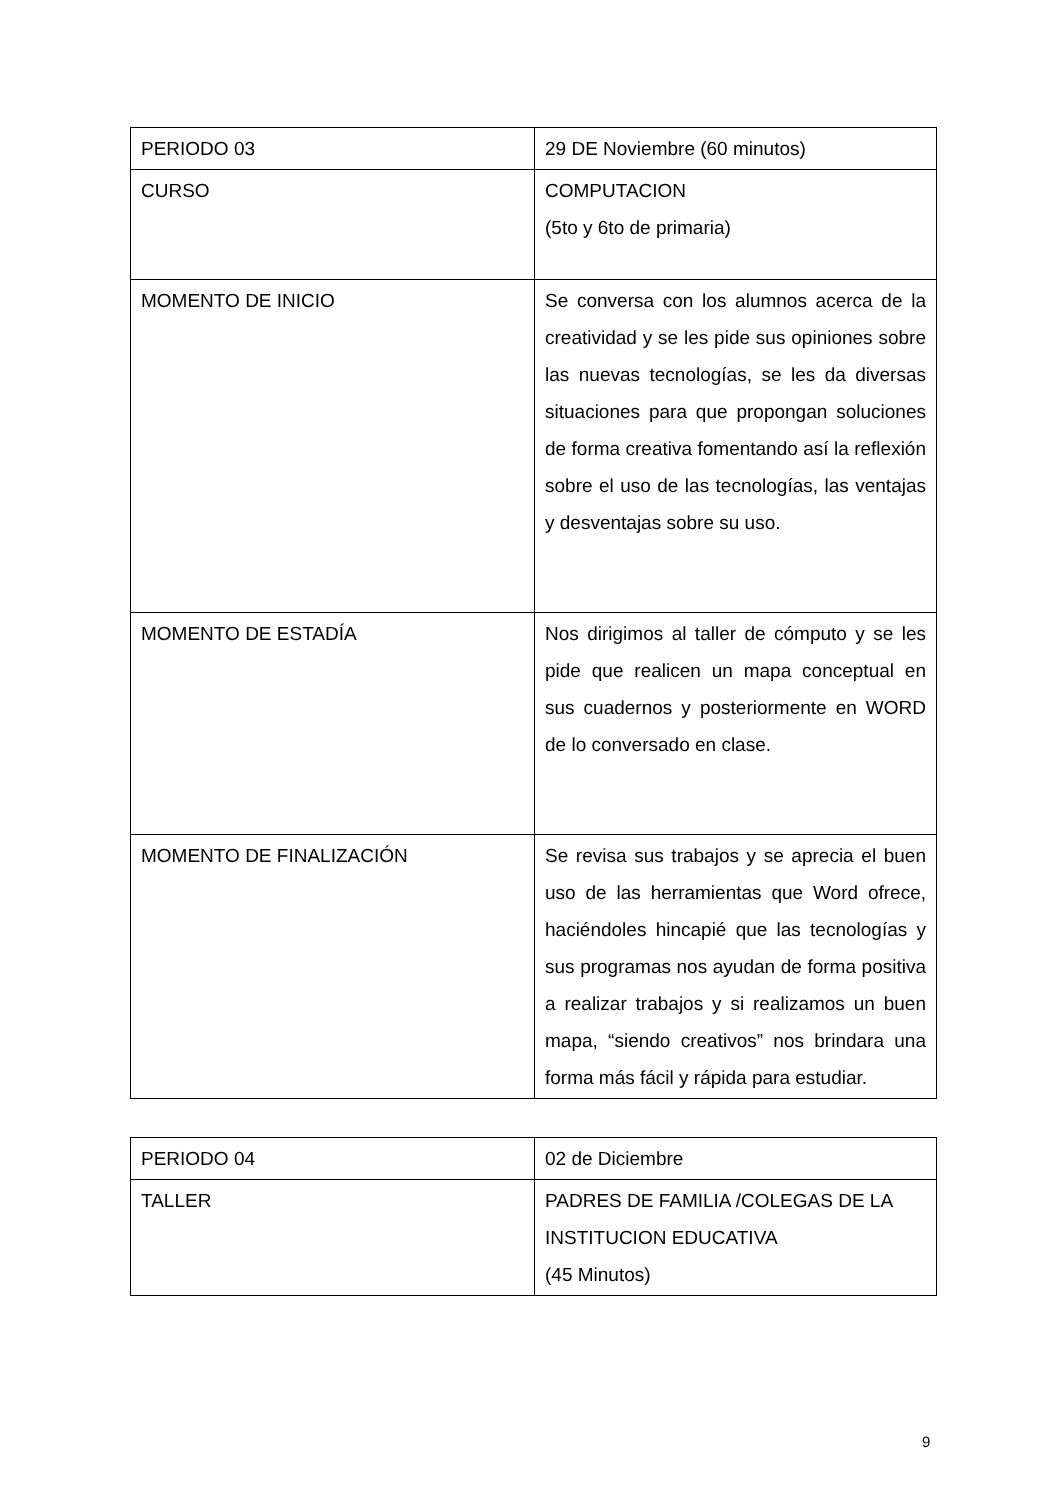| PERIODO 03 | 29 DE Noviembre (60 minutos) |
| CURSO | COMPUTACION (5to y 6to de primaria) |
| MOMENTO DE INICIO | Se conversa con los alumnos acerca de la creatividad y se les pide sus opiniones sobre las nuevas tecnologías, se les da diversas situaciones para que propongan soluciones de forma creativa fomentando así la reflexión sobre el uso de las tecnologías, las ventajas y desventajas sobre su uso. |
| MOMENTO DE ESTADÍA | Nos dirigimos al taller de cómputo y se les pide que realicen un mapa conceptual en sus cuadernos y posteriormente en WORD de lo conversado en clase. |
| MOMENTO DE FINALIZACIÓN | Se revisa sus trabajos y se aprecia el buen uso de las herramientas que Word ofrece, haciéndoles hincapié que las tecnologías y sus programas nos ayudan de forma positiva a realizar trabajos y si realizamos un buen mapa, “siendo creativos” nos brindara una forma más fácil y rápida para estudiar. |
| PERIODO 04 | 02 de Diciembre |
| TALLER | PADRES DE FAMILIA /COLEGAS DE LA INSTITUCION EDUCATIVA (45 Minutos) |
9